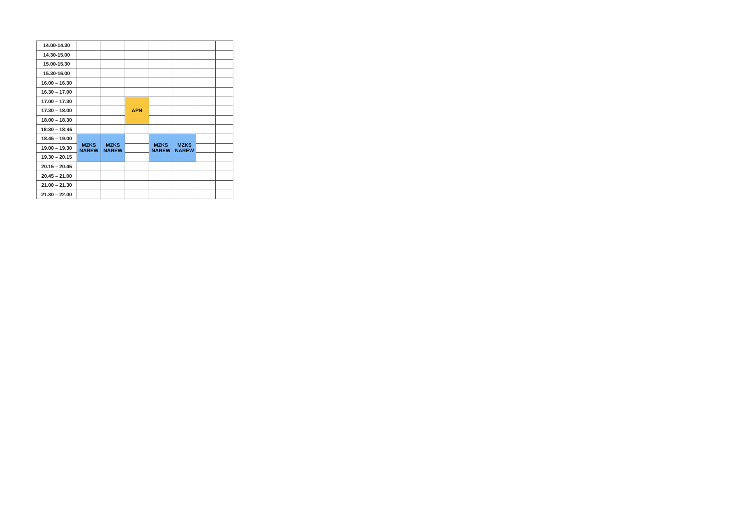| 14.00-14.30 | | | | | | | |
| 14.30-15.00 | | | | | | | |
| 15.00-15.30 | | | | | | | |
| 15.30-16.00 | | | | | | | |
| 16.00 – 16.30 | | | | | | | |
| 16.30 – 17.00 | | | | | | | |
| 17.00 – 17.30 | | | APN | | | | |
| 17.30 – 18.00 | | | | | | | |
| 18.00 – 18.30 | | | | | | | |
| 18:30 – 18:45 | | | | | | | |
| 18.45 – 19.00 | MZKS NAREW | MZKS NAREW | | MZKS NAREW | MZKS NAREW | | |
| 19.00 – 19.30 | | | | | | | |
| 19.30 – 20.15 | | | | | | | |
| 20.15 – 20.45 | | | | | | | |
| 20.45 – 21.00 | | | | | | | |
| 21.00 – 21.30 | | | | | | | |
| 21.30 – 22.00 | | | | | | | |